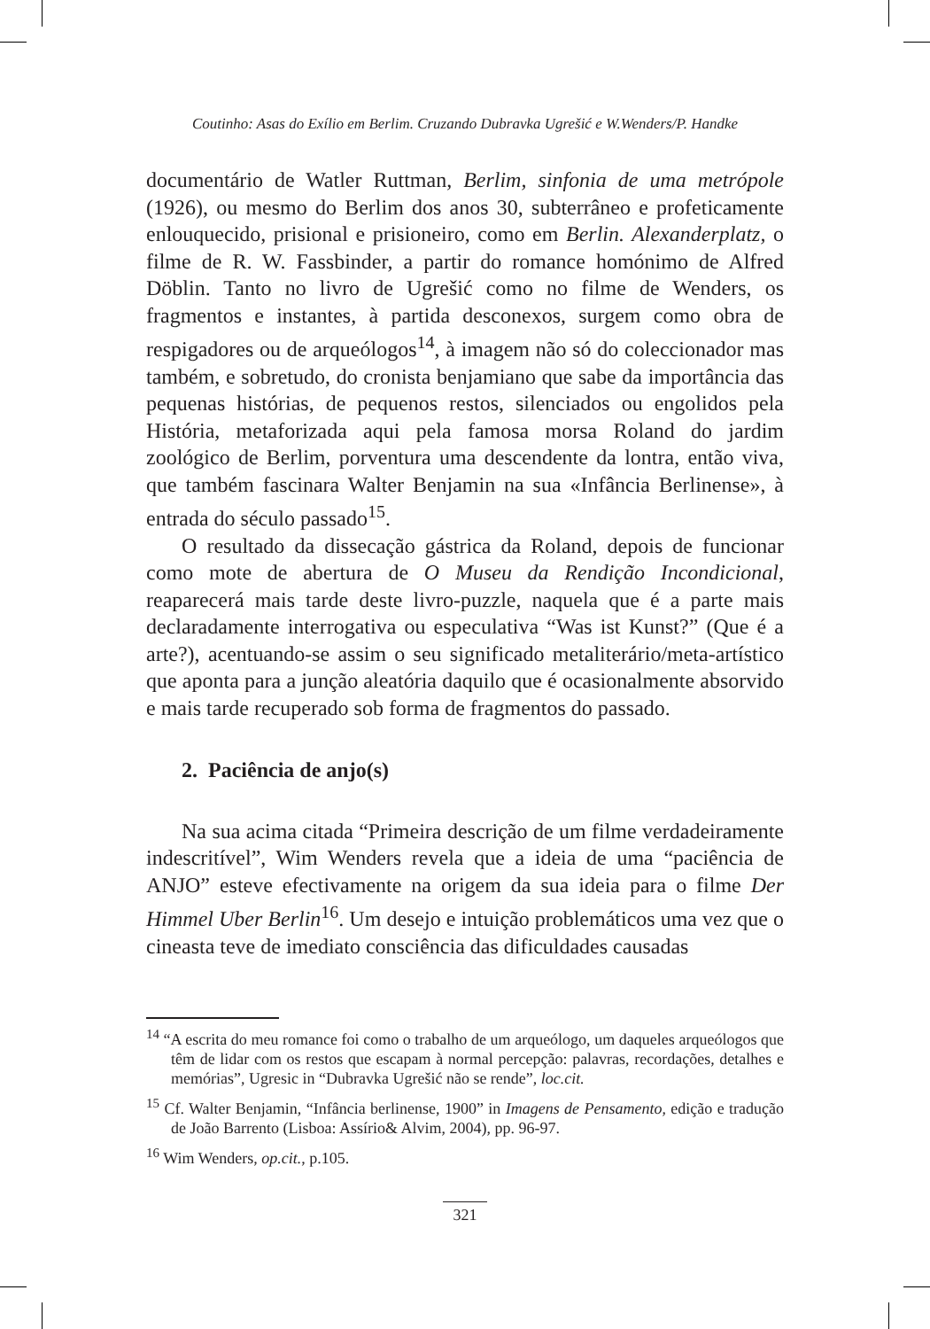Coutinho: Asas do Exílio em Berlim. Cruzando Dubravka Ugrešić e W.Wenders/P. Handke
documentário de Watler Ruttman, Berlim, sinfonia de uma metrópole (1926), ou mesmo do Berlim dos anos 30, subterrâneo e profeticamente enlouquecido, prisional e prisioneiro, como em Berlin. Alexanderplatz, o filme de R. W. Fassbinder, a partir do romance homónimo de Alfred Döblin. Tanto no livro de Ugrešić como no filme de Wenders, os fragmentos e instantes, à partida desconexos, surgem como obra de respigadores ou de arqueólogos<sup>14</sup>, à imagem não só do coleccionador mas também, e sobretudo, do cronista benjamiano que sabe da importância das pequenas histórias, de pequenos restos, silenciados ou engolidos pela História, metaforizada aqui pela famosa morsa Roland do jardim zoológico de Berlim, porventura uma descendente da lontra, então viva, que também fascinara Walter Benjamin na sua «Infância Berlinense», à entrada do século passado<sup>15</sup>.
O resultado da dissecação gástrica da Roland, depois de funcionar como mote de abertura de O Museu da Rendição Incondicional, reaparecerá mais tarde deste livro-puzzle, naquela que é a parte mais declaradamente interrogativa ou especulativa “Was ist Kunst?” (Que é a arte?), acentuando-se assim o seu significado metaliterário/meta-artístico que aponta para a junção aleatória daquilo que é ocasionalmente absorvido e mais tarde recuperado sob forma de fragmentos do passado.
2. Paciência de anjo(s)
Na sua acima citada “Primeira descrição de um filme verdadeiramente indescritível”, Wim Wenders revela que a ideia de uma “paciência de ANJO” esteve efectivamente na origem da sua ideia para o filme Der Himmel Uber Berlin<sup>16</sup>. Um desejo e intuição problemáticos uma vez que o cineasta teve de imediato consciência das dificuldades causadas
<sup>14</sup> “A escrita do meu romance foi como o trabalho de um arqueólogo, um daqueles arqueólogos que têm de lidar com os restos que escapam à normal percepção: palavras, recordações, detalhes e memórias”, Ugresic in “Dubravka Ugrešić não se rende”, loc.cit.
<sup>15</sup> Cf. Walter Benjamin, “Infância berlinense, 1900” in Imagens de Pensamento, edição e tradução de João Barrento (Lisboa: Assírio& Alvim, 2004), pp. 96-97.
<sup>16</sup> Wim Wenders, op.cit., p.105.
321